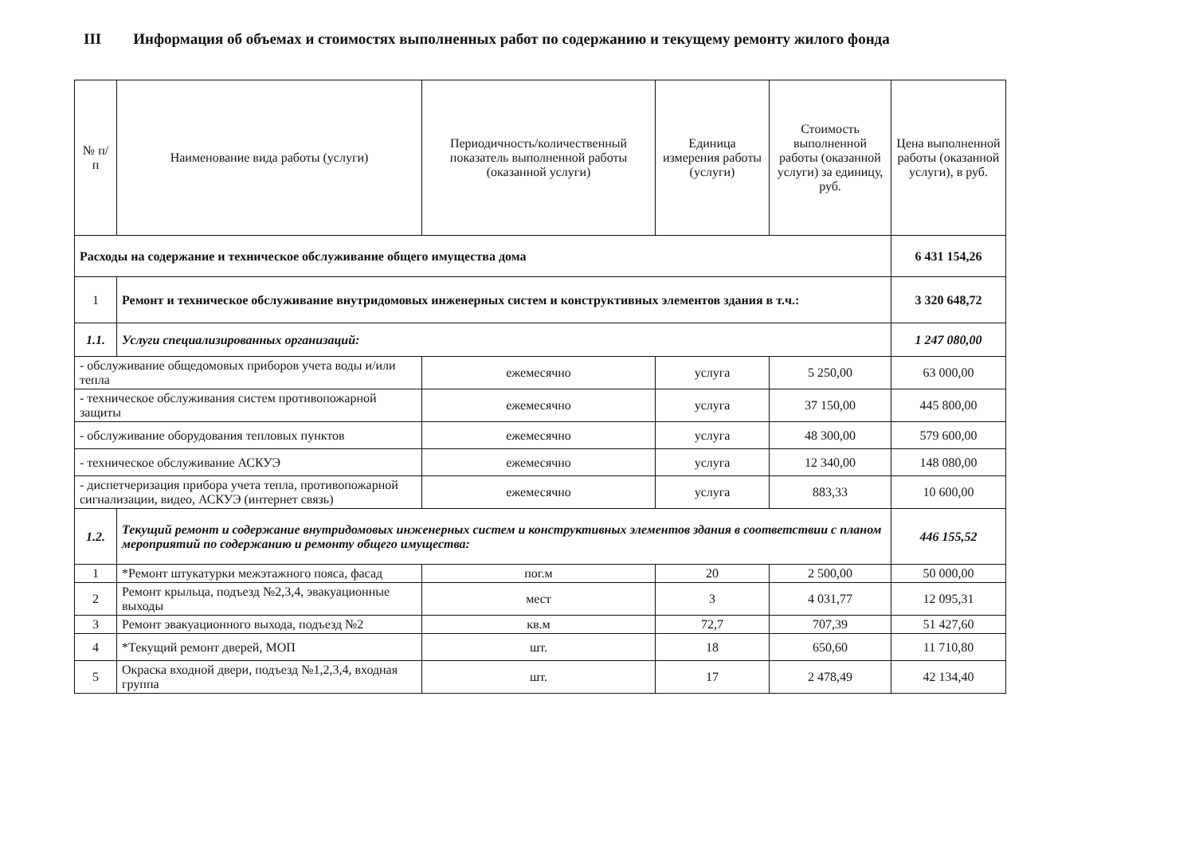III Информация об объемах и стоимостях выполненных работ по содержанию и текущему ремонту жилого фонда
| № п/п | Наименование вида работы (услуги) | Периодичность/количественный показатель выполненной работы (оказанной услуги) | Единица измерения работы (услуги) | Стоимость выполненной работы (оказанной услуги) за единицу, руб. | Цена выполненной работы (оказанной услуги), в руб. |
| --- | --- | --- | --- | --- | --- |
| Расходы на содержание и техническое обслуживание общего имущества дома | | | | | 6 431 154,26 |
| 1 | Ремонт и техническое обслуживание внутридомовых инженерных систем и конструктивных элементов здания в т.ч.: | | | | 3 320 648,72 |
| 1.1. | Услуги специализированных организаций: | | | | 1 247 080,00 |
| - обслуживание общедомовых приборов учета воды и/или тепла | | ежемесячно | услуга | 5 250,00 | 63 000,00 |
| - техническое обслуживания систем противопожарной защиты | | ежемесячно | услуга | 37 150,00 | 445 800,00 |
| - обслуживание оборудования тепловых пунктов | | ежемесячно | услуга | 48 300,00 | 579 600,00 |
| - техническое обслуживание АСКУЭ | | ежемесячно | услуга | 12 340,00 | 148 080,00 |
| - диспетчеризация прибора учета тепла, противопожарной сигнализации, видео, АСКУЭ (интернет связь) | | ежемесячно | услуга | 883,33 | 10 600,00 |
| 1.2. | Текущий ремонт и содержание внутридомовых инженерных систем и конструктивных элементов здания в соответствии с планом мероприятий по содержанию и ремонту общего имущества: | | | | 446 155,52 |
| 1 | *Ремонт штукатурки межэтажного пояса, фасад | пог.м | 20 | 2 500,00 | 50 000,00 |
| 2 | Ремонт крыльца, подъезд №2,3,4, эвакуационные выходы | мест | 3 | 4 031,77 | 12 095,31 |
| 3 | Ремонт эвакуационного выхода, подъезд №2 | кв.м | 72,7 | 707,39 | 51 427,60 |
| 4 | *Текущий ремонт дверей, МОП | шт. | 18 | 650,60 | 11 710,80 |
| 5 | Окраска входной двери, подъезд №1,2,3,4, входная группа | шт. | 17 | 2 478,49 | 42 134,40 |